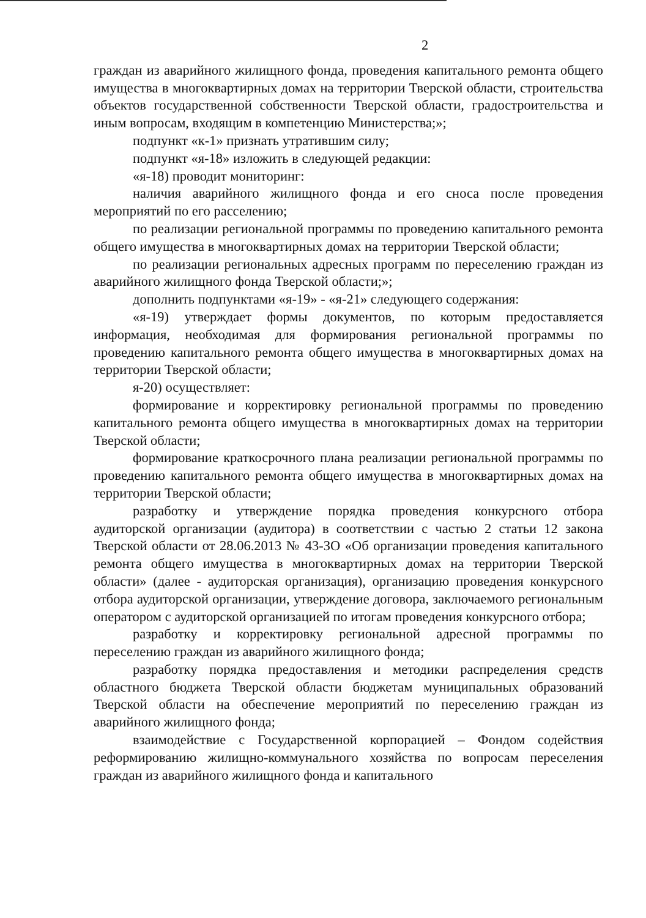2
граждан из аварийного жилищного фонда, проведения капитального ремонта общего имущества в многоквартирных домах на территории Тверской области, строительства объектов государственной собственности Тверской области, градостроительства и иным вопросам, входящим в компетенцию Министерства;»;
подпункт «к-1» признать утратившим силу;
подпункт «я-18» изложить в следующей редакции:
«я-18) проводит мониторинг:
наличия аварийного жилищного фонда и его сноса после проведения мероприятий по его расселению;
по реализации региональной программы по проведению капитального ремонта общего имущества в многоквартирных домах на территории Тверской области;
по реализации региональных адресных программ по переселению граждан из аварийного жилищного фонда Тверской области;»;
дополнить подпунктами «я-19» - «я-21» следующего содержания:
«я-19) утверждает формы документов, по которым предоставляется информация, необходимая для формирования региональной программы по проведению капитального ремонта общего имущества в многоквартирных домах на территории Тверской области;
я-20) осуществляет:
формирование и корректировку региональной программы по проведению капитального ремонта общего имущества в многоквартирных домах на территории Тверской области;
формирование краткосрочного плана реализации региональной программы по проведению капитального ремонта общего имущества в многоквартирных домах на территории Тверской области;
разработку и утверждение порядка проведения конкурсного отбора аудиторской организации (аудитора) в соответствии с частью 2 статьи 12 закона Тверской области от 28.06.2013 № 43-ЗО «Об организации проведения капитального ремонта общего имущества в многоквартирных домах на территории Тверской области» (далее - аудиторская организация), организацию проведения конкурсного отбора аудиторской организации, утверждение договора, заключаемого региональным оператором с аудиторской организацией по итогам проведения конкурсного отбора;
разработку и корректировку региональной адресной программы по переселению граждан из аварийного жилищного фонда;
разработку порядка предоставления и методики распределения средств областного бюджета Тверской области бюджетам муниципальных образований Тверской области на обеспечение мероприятий по переселению граждан из аварийного жилищного фонда;
взаимодействие с Государственной корпорацией – Фондом содействия реформированию жилищно-коммунального хозяйства по вопросам переселения граждан из аварийного жилищного фонда и капитального